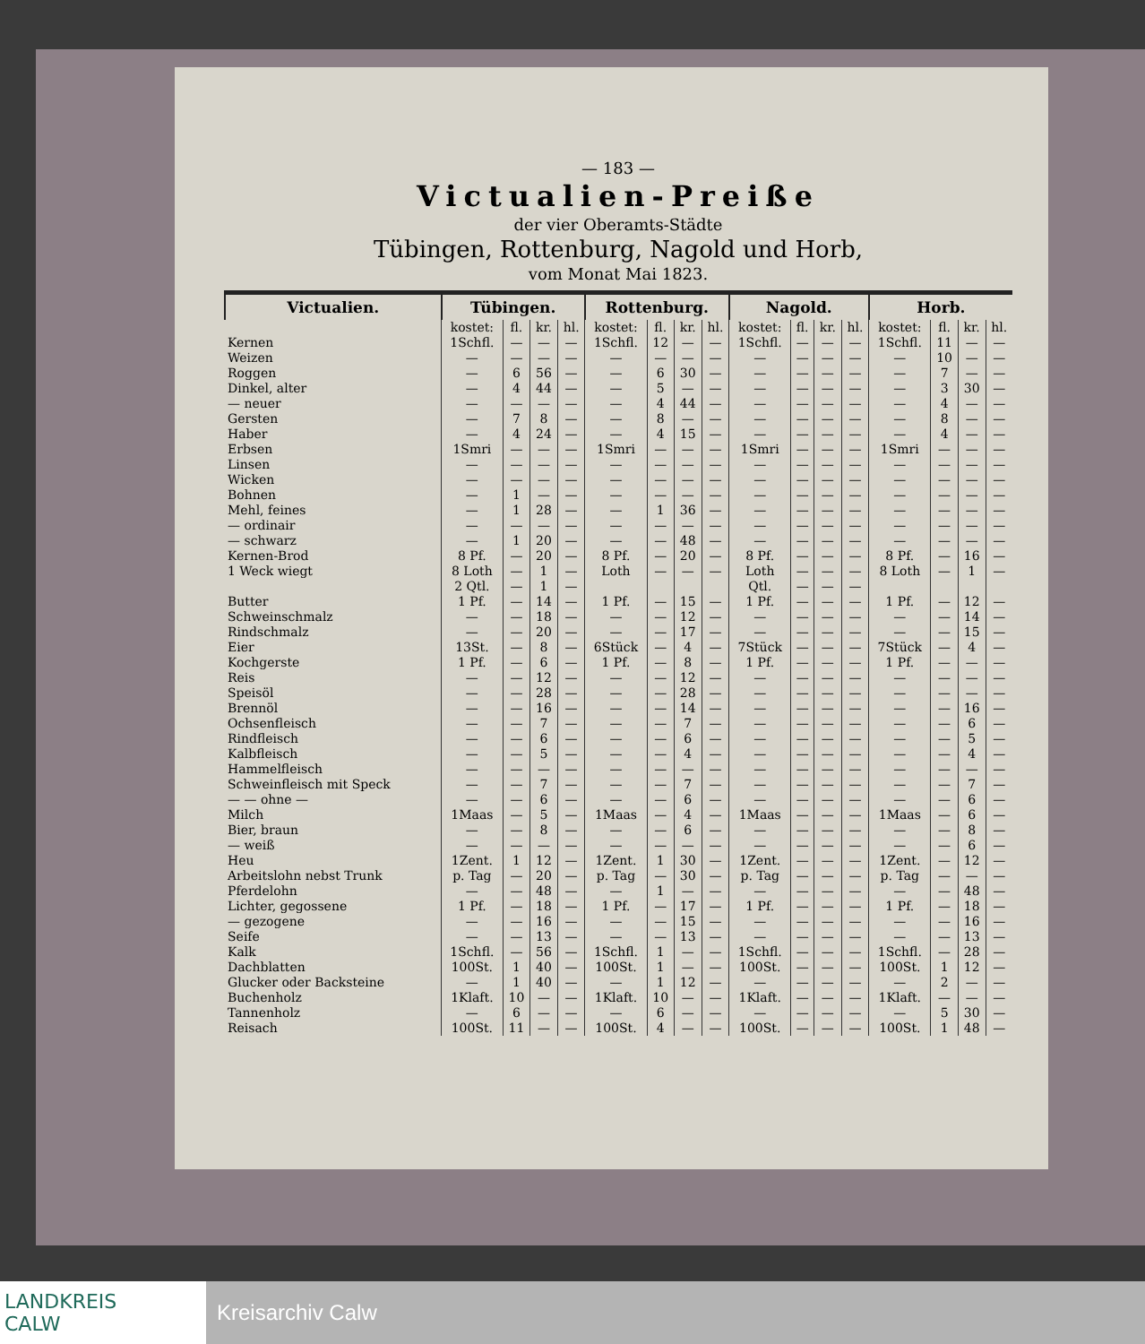— 183 —
Victualien-Preiße
der vier Oberamts-Städte
Tübingen, Rottenburg, Nagold und Horb,
vom Monat Mai 1823.
| Victualien. | Tübingen. | | | | Rottenburg. | | | | Nagold. | | | | Horb. | | | |
| --- | --- | --- | --- | --- | --- | --- | --- | --- | --- | --- | --- | --- | --- | --- | --- | --- |
| | kostet: | fl. | kr. | hl. | kostet: | fl. | kr. | hl. | kostet: | fl. | kr. | hl. | kostet: | fl. | kr. | hl. |
| Kernen | 1Schfl. | — | — | — | 1Schfl. | 12 | — | — | 1Schfl. | — | — | — | 1Schfl. | 11 | — | — |
| Weizen | — | — | — | — | — | — | — | — | — | — | — | — | — | 10 | — | — |
| Roggen | — | 6 | 56 | — | — | 6 | 30 | — | — | — | — | — | — | 7 | — | — |
| Dinkel, alter | — | 4 | 44 | — | — | 5 | — | — | — | — | — | — | — | 3 | 30 | — |
| — neuer | — | — | — | — | — | 4 | 44 | — | — | — | — | — | — | 4 | — | — |
| Gersten | — | 7 | 8 | — | — | 8 | — | — | — | — | — | — | — | 8 | — | — |
| Haber | — | 4 | 24 | — | — | 4 | 15 | — | — | — | — | — | — | 4 | — | — |
| Erbsen | 1Smri | — | — | — | 1Smri | — | — | — | 1Smri | — | — | — | 1Smri | — | — | — |
| Linsen | — | — | — | — | — | — | — | — | — | — | — | — | — | — | — | — |
| Wicken | — | — | — | — | — | — | — | — | — | — | — | — | — | — | — | — |
| Bohnen | — | 1 | — | — | — | — | — | — | — | — | — | — | — | — | — | — |
| Mehl, feines | — | 1 | 28 | — | — | 1 | 36 | — | — | — | — | — | — | — | — | — |
| — ordinair | — | — | — | — | — | — | — | — | — | — | — | — | — | — | — | — |
| — schwarz | — | 1 | 20 | — | — | — | 48 | — | — | — | — | — | — | — | — | — |
| Kernen-Brod | 8 Pf. | — | 20 | — | 8 Pf. | — | 20 | — | 8 Pf. | — | — | — | 8 Pf. | — | 16 | — |
| 1 Weck wiegt | 8 Loth | — | 1 | — | Loth | — | — | — | Loth | — | — | — | 8 Loth | — | 1 | — |
| | 2 Qtl. | — | 1 | — | | | | | Qtl. | — | — | — | | | | |
| Butter | 1 Pf. | — | 14 | — | 1 Pf. | — | 15 | — | 1 Pf. | — | — | — | 1 Pf. | — | 12 | — |
| Schweinschmalz | — | — | 18 | — | — | — | 12 | — | — | — | — | — | — | — | 14 | — |
| Rindschmalz | — | — | 20 | — | — | — | 17 | — | — | — | — | — | — | — | 15 | — |
| Eier | 13St. | — | 8 | — | 6Stück | — | 4 | — | 7Stück | — | — | — | 7Stück | — | 4 | — |
| Kochgerste | 1 Pf. | — | 6 | — | 1 Pf. | — | 8 | — | 1 Pf. | — | — | — | 1 Pf. | — | — | — |
| Reis | — | — | 12 | — | — | — | 12 | — | — | — | — | — | — | — | — | — |
| Speisöl | — | — | 28 | — | — | — | 28 | — | — | — | — | — | — | — | — | — |
| Brennöl | — | — | 16 | — | — | — | 14 | — | — | — | — | — | — | — | 16 | — |
| Ochsenfleisch | — | — | 7 | — | — | — | 7 | — | — | — | — | — | — | — | 6 | — |
| Rindfleisch | — | — | 6 | — | — | — | 6 | — | — | — | — | — | — | — | 5 | — |
| Kalbfleisch | — | — | 5 | — | — | — | 4 | — | — | — | — | — | — | — | 4 | — |
| Hammelfleisch | — | — | — | — | — | — | — | — | — | — | — | — | — | — | — | — |
| Schweinfleisch mit Speck | — | — | 7 | — | — | — | 7 | — | — | — | — | — | — | — | 7 | — |
| — — ohne — | — | — | 6 | — | — | — | 6 | — | — | — | — | — | — | — | 6 | — |
| Milch | 1Maas | — | 5 | — | 1Maas | — | 4 | — | 1Maas | — | — | — | 1Maas | — | 6 | — |
| Bier, braun | — | — | 8 | — | — | — | 6 | — | — | — | — | — | — | — | 8 | — |
| — weiß | — | — | — | — | — | — | — | — | — | — | — | — | — | — | 6 | — |
| Heu | 1Zent. | 1 | 12 | — | 1Zent. | 1 | 30 | — | 1Zent. | — | — | — | 1Zent. | — | 12 | — |
| Arbeitslohn nebst Trunk | p. Tag | — | 20 | — | p. Tag | — | 30 | — | p. Tag | — | — | — | p. Tag | — | — | — |
| Pferdelohn | — | — | 48 | — | — | 1 | — | — | — | — | — | — | — | — | 48 | — |
| Lichter, gegossene | 1 Pf. | — | 18 | — | 1 Pf. | — | 17 | — | 1 Pf. | — | — | — | 1 Pf. | — | 18 | — |
| — gezogene | — | — | 16 | — | — | — | 15 | — | — | — | — | — | — | — | 16 | — |
| Seife | — | — | 13 | — | — | — | 13 | — | — | — | — | — | — | — | 13 | — |
| Kalk | 1Schfl. | — | 56 | — | 1Schfl. | 1 | — | — | 1Schfl. | — | — | — | 1Schfl. | — | 28 | — |
| Dachblatten | 100St. | 1 | 40 | — | 100St. | 1 | — | — | 100St. | — | — | — | 100St. | 1 | 12 | — |
| Glucker oder Backsteine | — | 1 | 40 | — | — | 1 | 12 | — | — | — | — | — | — | 2 | — | — |
| Buchenholz | 1Klaft. | 10 | — | — | 1Klaft. | 10 | — | — | 1Klaft. | — | — | — | 1Klaft. | — | — | — |
| Tannenholz | — | 6 | — | — | — | 6 | — | — | — | — | — | — | — | 5 | 30 | — |
| Reisach | 100St. | 11 | — | — | 100St. | 4 | — | — | 100St. | — | — | — | 100St. | 1 | 48 | — |
LANDKREIS
CALW
Kreisarchiv Calw